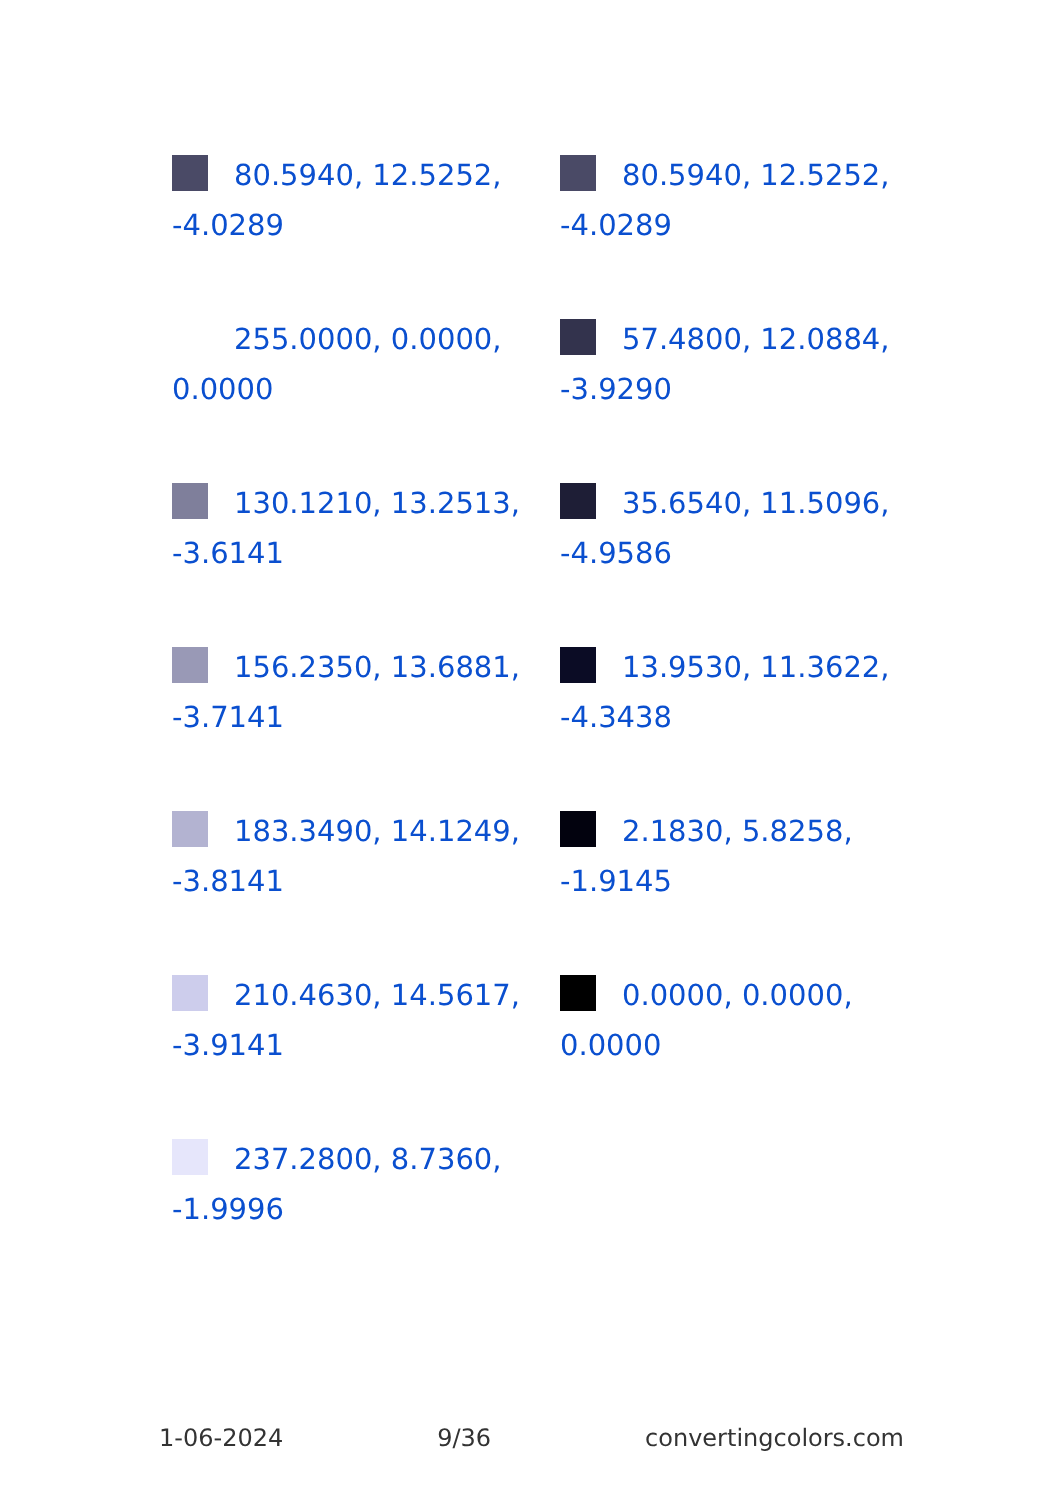80.5940, 12.5252,
-4.0289
80.5940, 12.5252,
-4.0289
255.0000, 0.0000,
0.0000
57.4800, 12.0884,
-3.9290
130.1210, 13.2513,
-3.6141
35.6540, 11.5096,
-4.9586
156.2350, 13.6881,
-3.7141
13.9530, 11.3622,
-4.3438
183.3490, 14.1249,
-3.8141
2.1830, 5.8258,
-1.9145
210.4630, 14.5617,
-3.9141
0.0000, 0.0000,
0.0000
237.2800, 8.7360,
-1.9996
1-06-2024 9/36 convertingcolors.com